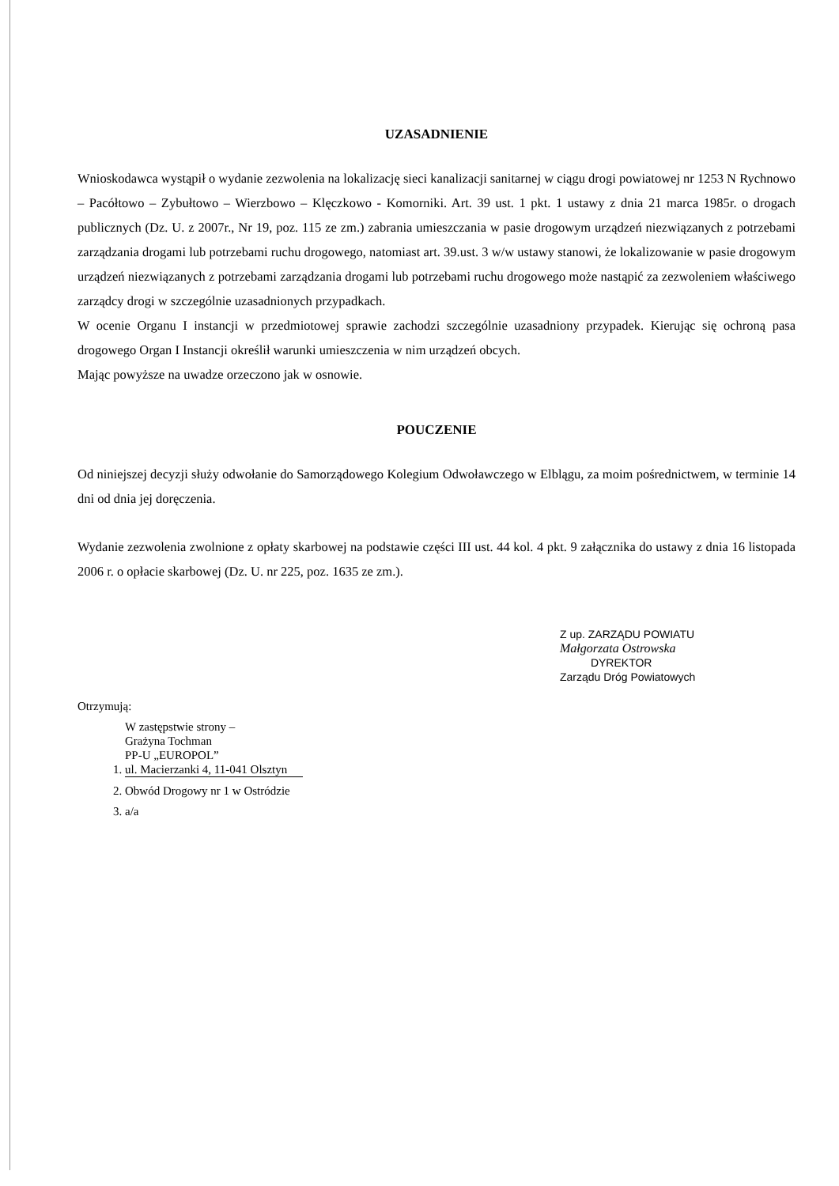UZASADNIENIE
Wnioskodawca wystąpił o wydanie zezwolenia na lokalizację sieci kanalizacji sanitarnej w ciągu drogi powiatowej nr 1253 N Rychnowo – Pacółtowo – Zybułtowo – Wierzbowo – Klęczkowo - Komorniki. Art. 39 ust. 1 pkt. 1 ustawy z dnia 21 marca 1985r. o drogach publicznych (Dz. U. z 2007r., Nr 19, poz. 115 ze zm.) zabrania umieszczania w pasie drogowym urządzeń niezwiązanych z potrzebami zarządzania drogami lub potrzebami ruchu drogowego, natomiast art. 39.ust. 3 w/w ustawy stanowi, że lokalizowanie w pasie drogowym urządzeń niezwiązanych z potrzebami zarządzania drogami lub potrzebami ruchu drogowego może nastąpić za zezwoleniem właściwego zarządcy drogi w szczególnie uzasadnionych przypadkach.
W ocenie Organu I instancji w przedmiotowej sprawie zachodzi szczególnie uzasadniony przypadek. Kierując się ochroną pasa drogowego Organ I Instancji określił warunki umieszczenia w nim urządzeń obcych.
Mając powyższe na uwadze orzeczono jak w osnowie.
POUCZENIE
Od niniejszej decyzji służy odwołanie do Samorządowego Kolegium Odwoławczego w Elblągu, za moim pośrednictwem, w terminie 14 dni od dnia jej doręczenia.
Wydanie zezwolenia zwolnione z opłaty skarbowej na podstawie części III ust. 44 kol. 4 pkt. 9 załącznika do ustawy z dnia 16 listopada 2006 r. o opłacie skarbowej (Dz. U. nr 225, poz. 1635 ze zm.).
Z up. ZARZĄDU POWIATU
Małgorzata Ostrowska
DYREKTOR
Zarządu Dróg Powiatowych
Otrzymują:
1. W zastępstwie strony –
Grażyna Tochman
PP-U „EUROPOL”
ul. Macierzanki 4, 11-041 Olsztyn
2. Obwód Drogowy nr 1 w Ostródzie
3. a/a